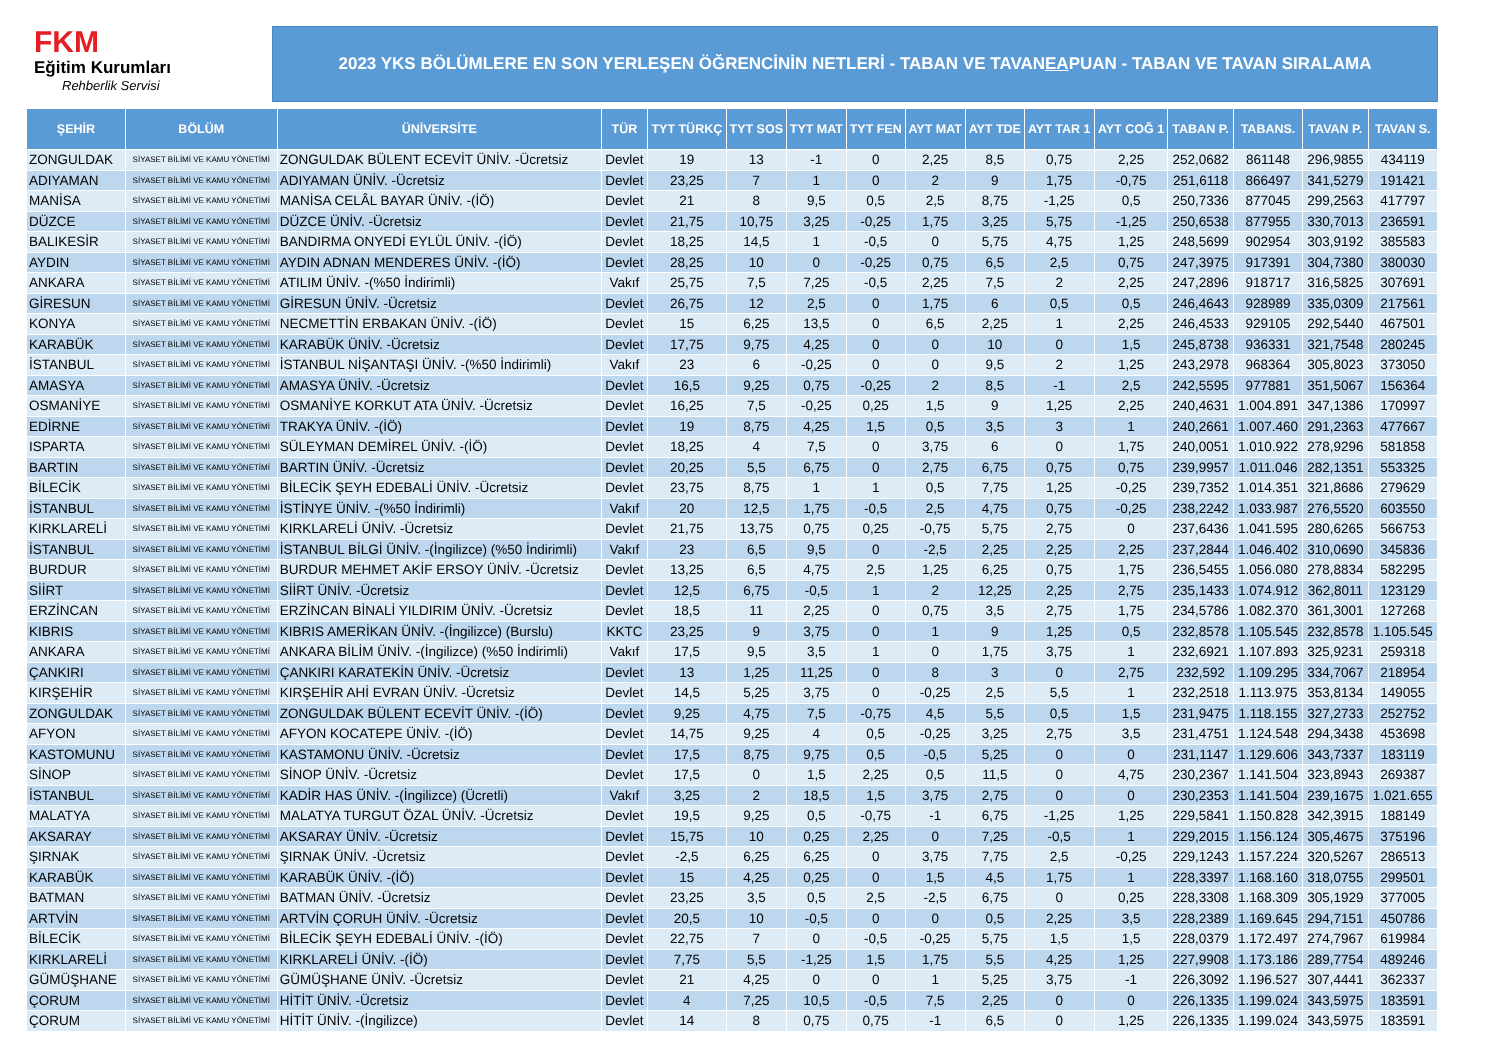FKM
Eğitim Kurumları
Rehberlik Servisi
2023 YKS BÖLÜMLERE EN SON YERLEŞEN ÖĞRENCİNİN NETLERİ - TABAN VE TAVAN EA PUAN - TABAN VE TAVAN SIRALAMA
| ŞEHİR | BÖLÜM | ÜNİVERSİTE | TÜR | TYT TÜRKÇ | TYT SOS | TYT MAT | TYT FEN | AYT MAT | AYT TDE | AYT TAR 1 | AYT COĞ 1 | TABAN P. | TABANS. | TAVAN P. | TAVAN S. |
| --- | --- | --- | --- | --- | --- | --- | --- | --- | --- | --- | --- | --- | --- | --- | --- |
| ZONGULDAK | SİYASET BİLİMİ VE KAMU YÖNETİMİ | ZONGULDAK BÜLENT ECEVİT ÜNİV. -Ücretsiz | Devlet | 19 | 13 | -1 | 0 | 2,25 | 8,5 | 0,75 | 2,25 | 252,0682 | 861148 | 296,9855 | 434119 |
| ADIYAMAN | SİYASET BİLİMİ VE KAMU YÖNETİMİ | ADIYAMAN ÜNİV. -Ücretsiz | Devlet | 23,25 | 7 | 1 | 0 | 2 | 9 | 1,75 | -0,75 | 251,6118 | 866497 | 341,5279 | 191421 |
| MANİSA | SİYASET BİLİMİ VE KAMU YÖNETİMİ | MANİSA CELÂL BAYAR ÜNİV. -(İÖ) | Devlet | 21 | 8 | 9,5 | 0,5 | 2,5 | 8,75 | -1,25 | 0,5 | 250,7336 | 877045 | 299,2563 | 417797 |
| DÜZCE | SİYASET BİLİMİ VE KAMU YÖNETİMİ | DÜZCE ÜNİV. -Ücretsiz | Devlet | 21,75 | 10,75 | 3,25 | -0,25 | 1,75 | 3,25 | 5,75 | -1,25 | 250,6538 | 877955 | 330,7013 | 236591 |
| BALIKESİR | SİYASET BİLİMİ VE KAMU YÖNETİMİ | BANDIRMA ONYEDİ EYLÜL ÜNİV. -(İÖ) | Devlet | 18,25 | 14,5 | 1 | -0,5 | 0 | 5,75 | 4,75 | 1,25 | 248,5699 | 902954 | 303,9192 | 385583 |
| AYDIN | SİYASET BİLİMİ VE KAMU YÖNETİMİ | AYDIN ADNAN MENDERES ÜNİV. -(İÖ) | Devlet | 28,25 | 10 | 0 | -0,25 | 0,75 | 6,5 | 2,5 | 0,75 | 247,3975 | 917391 | 304,7380 | 380030 |
| ANKARA | SİYASET BİLİMİ VE KAMU YÖNETİMİ | ATILIM ÜNİV. -(%50 İndirimli) | Vakıf | 25,75 | 7,5 | 7,25 | -0,5 | 2,25 | 7,5 | 2 | 2,25 | 247,2896 | 918717 | 316,5825 | 307691 |
| GİRESUN | SİYASET BİLİMİ VE KAMU YÖNETİMİ | GİRESUN ÜNİV. -Ücretsiz | Devlet | 26,75 | 12 | 2,5 | 0 | 1,75 | 6 | 0,5 | 0,5 | 246,4643 | 928989 | 335,0309 | 217561 |
| KONYA | SİYASET BİLİMİ VE KAMU YÖNETİMİ | NECMETTİN ERBAKAN ÜNİV. -(İÖ) | Devlet | 15 | 6,25 | 13,5 | 0 | 6,5 | 2,25 | 1 | 2,25 | 246,4533 | 929105 | 292,5440 | 467501 |
| KARABÜK | SİYASET BİLİMİ VE KAMU YÖNETİMİ | KARABÜK ÜNİV. -Ücretsiz | Devlet | 17,75 | 9,75 | 4,25 | 0 | 0 | 10 | 0 | 1,5 | 245,8738 | 936331 | 321,7548 | 280245 |
| İSTANBUL | SİYASET BİLİMİ VE KAMU YÖNETİMİ | İSTANBUL NİŞANTAŞI ÜNİV. -(%50 İndirimli) | Vakıf | 23 | 6 | -0,25 | 0 | 0 | 9,5 | 2 | 1,25 | 243,2978 | 968364 | 305,8023 | 373050 |
| AMASYA | SİYASET BİLİMİ VE KAMU YÖNETİMİ | AMASYA ÜNİV. -Ücretsiz | Devlet | 16,5 | 9,25 | 0,75 | -0,25 | 2 | 8,5 | -1 | 2,5 | 242,5595 | 977881 | 351,5067 | 156364 |
| OSMANİYE | SİYASET BİLİMİ VE KAMU YÖNETİMİ | OSMANİYE KORKUT ATA ÜNİV. -Ücretsiz | Devlet | 16,25 | 7,5 | -0,25 | 0,25 | 1,5 | 9 | 1,25 | 2,25 | 240,4631 | 1.004.891 | 347,1386 | 170997 |
| EDİRNE | SİYASET BİLİMİ VE KAMU YÖNETİMİ | TRAKYA ÜNİV. -(İÖ) | Devlet | 19 | 8,75 | 4,25 | 1,5 | 0,5 | 3,5 | 3 | 1 | 240,2661 | 1.007.460 | 291,2363 | 477667 |
| ISPARTA | SİYASET BİLİMİ VE KAMU YÖNETİMİ | SÜLEYMAN DEMİREL ÜNİV. -(İÖ) | Devlet | 18,25 | 4 | 7,5 | 0 | 3,75 | 6 | 0 | 1,75 | 240,0051 | 1.010.922 | 278,9296 | 581858 |
| BARTIN | SİYASET BİLİMİ VE KAMU YÖNETİMİ | BARTIN ÜNİV. -Ücretsiz | Devlet | 20,25 | 5,5 | 6,75 | 0 | 2,75 | 6,75 | 0,75 | 0,75 | 239,9957 | 1.011.046 | 282,1351 | 553325 |
| BİLECİK | SİYASET BİLİMİ VE KAMU YÖNETİMİ | BİLECİK ŞEYH EDEBALİ ÜNİV. -Ücretsiz | Devlet | 23,75 | 8,75 | 1 | 1 | 0,5 | 7,75 | 1,25 | -0,25 | 239,7352 | 1.014.351 | 321,8686 | 279629 |
| İSTANBUL | SİYASET BİLİMİ VE KAMU YÖNETİMİ | İSTİNYE ÜNİV. -(%50 İndirimli) | Vakıf | 20 | 12,5 | 1,75 | -0,5 | 2,5 | 4,75 | 0,75 | -0,25 | 238,2242 | 1.033.987 | 276,5520 | 603550 |
| KIRKLARELİ | SİYASET BİLİMİ VE KAMU YÖNETİMİ | KIRKLARELİ ÜNİV. -Ücretsiz | Devlet | 21,75 | 13,75 | 0,75 | 0,25 | -0,75 | 5,75 | 2,75 | 0 | 237,6436 | 1.041.595 | 280,6265 | 566753 |
| İSTANBUL | SİYASET BİLİMİ VE KAMU YÖNETİMİ | İSTANBUL BİLGİ ÜNİV. -(İngilizce) (%50 İndirimli) | Vakıf | 23 | 6,5 | 9,5 | 0 | -2,5 | 2,25 | 2,25 | 2,25 | 237,2844 | 1.046.402 | 310,0690 | 345836 |
| BURDUR | SİYASET BİLİMİ VE KAMU YÖNETİMİ | BURDUR MEHMET AKİF ERSOY ÜNİV. -Ücretsiz | Devlet | 13,25 | 6,5 | 4,75 | 2,5 | 1,25 | 6,25 | 0,75 | 1,75 | 236,5455 | 1.056.080 | 278,8834 | 582295 |
| SİİRT | SİYASET BİLİMİ VE KAMU YÖNETİMİ | SİİRT ÜNİV. -Ücretsiz | Devlet | 12,5 | 6,75 | -0,5 | 1 | 2 | 12,25 | 2,25 | 2,75 | 235,1433 | 1.074.912 | 362,8011 | 123129 |
| ERZİNCAN | SİYASET BİLİMİ VE KAMU YÖNETİMİ | ERZİNCAN BİNALİ YILDIRIM ÜNİV. -Ücretsiz | Devlet | 18,5 | 11 | 2,25 | 0 | 0,75 | 3,5 | 2,75 | 1,75 | 234,5786 | 1.082.370 | 361,3001 | 127268 |
| KIBRIS | SİYASET BİLİMİ VE KAMU YÖNETİMİ | KIBRIS AMERİKAN ÜNİV. -(İngilizce) (Burslu) | KKTC | 23,25 | 9 | 3,75 | 0 | 1 | 9 | 1,25 | 0,5 | 232,8578 | 1.105.545 | 232,8578 | 1.105.545 |
| ANKARA | SİYASET BİLİMİ VE KAMU YÖNETİMİ | ANKARA BİLİM ÜNİV. -(İngilizce) (%50 İndirimli) | Vakıf | 17,5 | 9,5 | 3,5 | 1 | 0 | 1,75 | 3,75 | 1 | 232,6921 | 1.107.893 | 325,9231 | 259318 |
| ÇANKIRI | SİYASET BİLİMİ VE KAMU YÖNETİMİ | ÇANKIRI KARATEKİN ÜNİV. -Ücretsiz | Devlet | 13 | 1,25 | 11,25 | 0 | 8 | 3 | 0 | 2,75 | 232,592 | 1.109.295 | 334,7067 | 218954 |
| KIRŞEHİR | SİYASET BİLİMİ VE KAMU YÖNETİMİ | KIRŞEHİR AHİ EVRAN ÜNİV. -Ücretsiz | Devlet | 14,5 | 5,25 | 3,75 | 0 | -0,25 | 2,5 | 5,5 | 1 | 232,2518 | 1.113.975 | 353,8134 | 149055 |
| ZONGULDAK | SİYASET BİLİMİ VE KAMU YÖNETİMİ | ZONGULDAK BÜLENT ECEVİT ÜNİV. -(İÖ) | Devlet | 9,25 | 4,75 | 7,5 | -0,75 | 4,5 | 5,5 | 0,5 | 1,5 | 231,9475 | 1.118.155 | 327,2733 | 252752 |
| AFYON | SİYASET BİLİMİ VE KAMU YÖNETİMİ | AFYON KOCATEPE ÜNİV. -(İÖ) | Devlet | 14,75 | 9,25 | 4 | 0,5 | -0,25 | 3,25 | 2,75 | 3,5 | 231,4751 | 1.124.548 | 294,3438 | 453698 |
| KASTOMUNU | SİYASET BİLİMİ VE KAMU YÖNETİMİ | KASTAMONU ÜNİV. -Ücretsiz | Devlet | 17,5 | 8,75 | 9,75 | 0,5 | -0,5 | 5,25 | 0 | 0 | 231,1147 | 1.129.606 | 343,7337 | 183119 |
| SİNOP | SİYASET BİLİMİ VE KAMU YÖNETİMİ | SİNOP ÜNİV. -Ücretsiz | Devlet | 17,5 | 0 | 1,5 | 2,25 | 0,5 | 11,5 | 0 | 4,75 | 230,2367 | 1.141.504 | 323,8943 | 269387 |
| İSTANBUL | SİYASET BİLİMİ VE KAMU YÖNETİMİ | KADİR HAS ÜNİV. -(İngilizce) (Ücretli) | Vakıf | 3,25 | 2 | 18,5 | 1,5 | 3,75 | 2,75 | 0 | 0 | 230,2353 | 1.141.504 | 239,1675 | 1.021.655 |
| MALATYA | SİYASET BİLİMİ VE KAMU YÖNETİMİ | MALATYA TURGUT ÖZAL ÜNİV. -Ücretsiz | Devlet | 19,5 | 9,25 | 0,5 | -0,75 | -1 | 6,75 | -1,25 | 1,25 | 229,5841 | 1.150.828 | 342,3915 | 188149 |
| AKSARAY | SİYASET BİLİMİ VE KAMU YÖNETİMİ | AKSARAY ÜNİV. -Ücretsiz | Devlet | 15,75 | 10 | 0,25 | 2,25 | 0 | 7,25 | -0,5 | 1 | 229,2015 | 1.156.124 | 305,4675 | 375196 |
| ŞIRNAK | SİYASET BİLİMİ VE KAMU YÖNETİMİ | ŞIRNAK ÜNİV. -Ücretsiz | Devlet | -2,5 | 6,25 | 6,25 | 0 | 3,75 | 7,75 | 2,5 | -0,25 | 229,1243 | 1.157.224 | 320,5267 | 286513 |
| KARABÜK | SİYASET BİLİMİ VE KAMU YÖNETİMİ | KARABÜK ÜNİV. -(İÖ) | Devlet | 15 | 4,25 | 0,25 | 0 | 1,5 | 4,5 | 1,75 | 1 | 228,3397 | 1.168.160 | 318,0755 | 299501 |
| BATMAN | SİYASET BİLİMİ VE KAMU YÖNETİMİ | BATMAN ÜNİV. -Ücretsiz | Devlet | 23,25 | 3,5 | 0,5 | 2,5 | -2,5 | 6,75 | 0 | 0,25 | 228,3308 | 1.168.309 | 305,1929 | 377005 |
| ARTVİN | SİYASET BİLİMİ VE KAMU YÖNETİMİ | ARTVİN ÇORUH ÜNİV. -Ücretsiz | Devlet | 20,5 | 10 | -0,5 | 0 | 0 | 0,5 | 2,25 | 3,5 | 228,2389 | 1.169.645 | 294,7151 | 450786 |
| BİLECİK | SİYASET BİLİMİ VE KAMU YÖNETİMİ | BİLECİK ŞEYH EDEBALİ ÜNİV. -(İÖ) | Devlet | 22,75 | 7 | 0 | -0,5 | -0,25 | 5,75 | 1,5 | 1,5 | 228,0379 | 1.172.497 | 274,7967 | 619984 |
| KIRKLARELİ | SİYASET BİLİMİ VE KAMU YÖNETİMİ | KIRKLARELİ ÜNİV. -(İÖ) | Devlet | 7,75 | 5,5 | -1,25 | 1,5 | 1,75 | 5,5 | 4,25 | 1,25 | 227,9908 | 1.173.186 | 289,7754 | 489246 |
| GÜMÜŞHANE | SİYASET BİLİMİ VE KAMU YÖNETİMİ | GÜMÜŞHANE ÜNİV. -Ücretsiz | Devlet | 21 | 4,25 | 0 | 0 | 1 | 5,25 | 3,75 | -1 | 226,3092 | 1.196.527 | 307,4441 | 362337 |
| ÇORUM | SİYASET BİLİMİ VE KAMU YÖNETİMİ | HİTİT ÜNİV. -Ücretsiz | Devlet | 4 | 7,25 | 10,5 | -0,5 | 7,5 | 2,25 | 0 | 0 | 226,1335 | 1.199.024 | 343,5975 | 183591 |
| ÇORUM | SİYASET BİLİMİ VE KAMU YÖNETİMİ | HİTİT ÜNİV. -(İngilizce) | Devlet | 14 | 8 | 0,75 | 0,75 | -1 | 6,5 | 0 | 1,25 | 226,1335 | 1.199.024 | 343,5975 | 183591 |